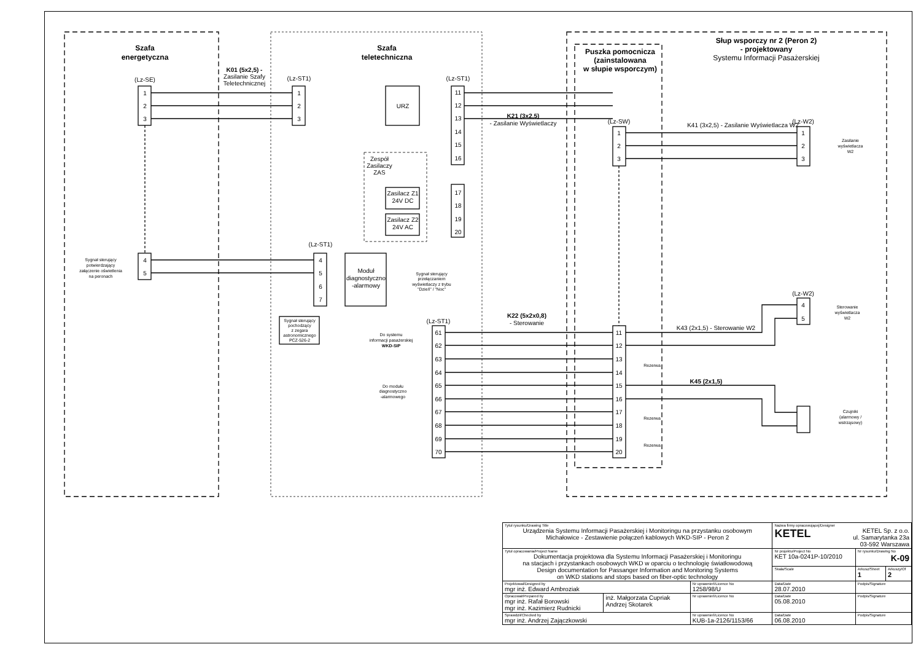Szafa
energetyczna
Szafa
teletechniczna
Puszka pomocnicza
(zainstalowana
w słupie wsporczym)
Słup wsporczy nr 2 (Peron 2)
- projektowany
Systemu Informacji Pasażerskiej
(Lz-SE)
K01 (5x2,5) -
Zasilanie Szafy
Teletechnicznej
(Lz-ST1)
(Lz-ST1)
URZ
1
2
3
1
2
3
11
12
13
14
15
16
17
18
19
20
K21 (3x2,5)
- Zasilanie Wyświetlaczy
(Lz-SW)
1
2
3
K41 (3x2,5) - Zasilanie Wyświetlacza W2
(Lz-W2)
1
2
3
Zasilanie
wyświetlacza
W2
Zespół
Zasilaczy
ZAS
Zasilacz Z1
24V DC
Zasilacz Z2
24V AC
(Lz-ST1)
4
5
Sygnał sterujący
potwierdzający
załączenie oświetlenia
na peronach
4
5
6
7
Moduł
diagnostyczno
-alarmowy
Sygnał sterujący
przełączaniem
wyświetlaczy z trybu
"Dzień" / "Noc"
Sygnał sterujący
pochodzący
z zegara
astronomicznego
PCZ-526-2
(Lz-ST1)
K22 (5x2x0,8)
- Sterowanie
Do systemu
informacji pasażerskiej
WKD-SIP
Do modułu
diagnostyczno
-alarmowego
61
62
63
64
65
66
67
68
69
70
11
12
13
14
15
16
17
18
19
20
Rezerwa
Rezerwa
Rezerwa
(Lz-W2)
4
5
Sterowanie
wyświetlacza
W2
K43 (2x1,5) - Sterowanie W2
K45 (2x1,5)
Czujniki
(alarmowy /
wstrząsowy)
| Tytuł rysunku/Drawing Title Urządzenia Systemu Informacji Pasażerskiej i Monitoringu na przystanku osobowym Michałowice - Zestawienie połączeń kablowych WKD-SIP - Peron 2 | | | Nazwa firmy opracowującej/Designer KETEL KETEL Sp. z o.o. ul. Samarytanka 23a 03-592 Warszawa | | |
| Tytuł opracowania/Project Name Dokumentacja projektowa dla Systemu Informacji Pasażerskiej i Monitoringu na stacjach i przystankach osobowych WKD w oparciu o technologię światłowodową Design documentation for Passanger Information and Monitoring Systems on WKD stations and stops based on fiber-optic technology | | | Nr projektu/Project No KET 10a-0241P-10/2010 | Nr rysunku/Drawing No K-09 | |
| | | | Skala/Scale | Arkusz/Sheet 1 | Arkuszy/Of 2 |
| Projektował/Designed by mgr inż. Edward Ambroziak | | Nr uprawnień/Licence No 1258/98/U | Data/Date 28.07.2010 | Podpis/Signature | |
| Opracował/Prepared by mgr inż. Rafał Borowski mgr inż. Kazimierz Rudnicki | inż. Małgorzata Cupriak Andrzej Skotarek | Nr uprawnień/Licence No | Data/Date 05.08.2010 | Podpis/Signature | |
| Sprawdził/Checked by mgr inż. Andrzej Zajączkowski | | Nr uprawnień/Licence No KUB-1a-2126/1153/66 | Data/Date 06.08.2010 | Podpis/Signature | |